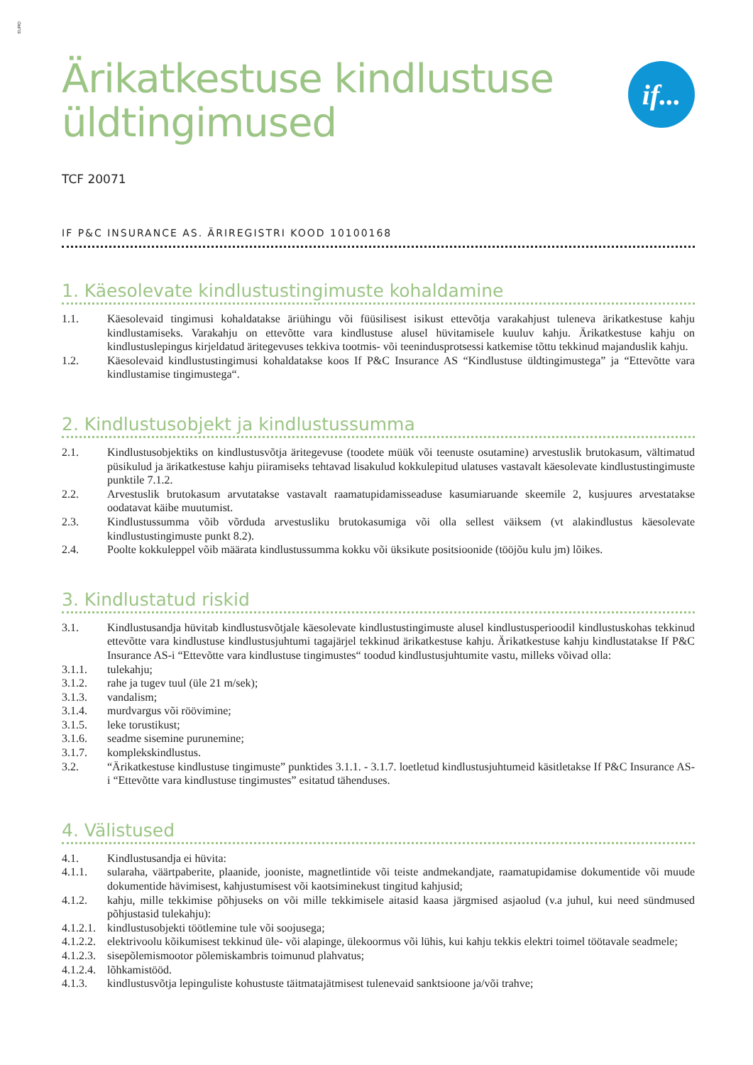EURO
if...
Ärikatkestuse kindlustuse
üldtingimused
TCF 20071
IF P&C INSURANCE AS. ÄRIREGISTRI KOOD 10100168
1. Käesolevate kindlustustingimuste kohaldamine
1.1. Käesolevaid tingimusi kohaldatakse äriühingu või füüsilisest isikust ettevõtja varakahjust tuleneva ärikatkestuse kahju kindlustamiseks. Varakahju on ettevõtte vara kindlustuse alusel hüvitamisele kuuluv kahju. Ärikatkestuse kahju on kindlustuslepingus kirjeldatud äritegevuses tekkiva tootmis- või teenindusprotsessi katkemise tõttu tekkinud majanduslik kahju.
1.2. Käesolevaid kindlustustingimusi kohaldatakse koos If P&C Insurance AS “Kindlustuse üldtingimustega” ja “Ettevõtte vara kindlustamise tingimustega“.
2. Kindlustusobjekt ja kindlustussumma
2.1. Kindlustusobjektiks on kindlustusvõtja äritegevuse (toodete müük või teenuste osutamine) arvestuslik brutokasum, vältimatud püsikulud ja ärikatkestuse kahju piiramiseks tehtavad lisakulud kokkulepitud ulatuses vastavalt käesolevate kindlustustingimuste punktile 7.1.2.
2.2. Arvestuslik brutokasum arvutatakse vastavalt raamatupidamisseaduse kasumiaruande skeemile 2, kusjuures arvestatakse oodatavat käibe muutumist.
2.3. Kindlustussumma võib võrduda arvestusliku brutokasumiga või olla sellest väiksem (vt alakindlustus käesolevate kindlustustingimuste punkt 8.2).
2.4. Poolte kokkuleppel võib määrata kindlustussumma kokku või üksikute positsioonide (tööjõu kulu jm) lõikes.
3. Kindlustatud riskid
3.1. Kindlustusandja hüvitab kindlustusvõtjale käesolevate kindlustustingimuste alusel kindlustusperioodil kindlustuskohas tekkinud ettevõtte vara kindlustuse kindlustusjuhtumi tagajärjel tekkinud ärikatkestuse kahju. Ärikatkestuse kahju kindlustatakse If P&C Insurance AS-i “Ettevõtte vara kindlustuse tingimustes“ toodud kindlustusjuhtumite vastu, milleks võivad olla:
3.1.1. tulekahju;
3.1.2. rahe ja tugev tuul (üle 21 m/sek);
3.1.3. vandalism;
3.1.4. murdvargus või röövimine;
3.1.5. leke torustikust;
3.1.6. seadme sisemine purunemine;
3.1.7. komplekskindlustus.
3.2. “Ärikatkestuse kindlustuse tingimuste” punktides 3.1.1. - 3.1.7. loetletud kindlustusjuhtumeid käsitletakse If P&C Insurance AS-i “Ettevõtte vara kindlustuse tingimustes” esitatud tähenduses.
4. Välistused
4.1. Kindlustusandja ei hüvita:
4.1.1. sularaha, väärtpaberite, plaanide, jooniste, magnetlintide või teiste andmekandjate, raamatupidamise dokumentide või muude dokumentide hävimisest, kahjustumisest või kaotsiminekust tingitud kahjusid;
4.1.2. kahju, mille tekkimise põhjuseks on või mille tekkimisele aitasid kaasa järgmised asjaolud (v.a juhul, kui need sündmused põhjustasid tulekahju):
4.1.2.1. kindlustusobjekti töötlemine tule või soojusega;
4.1.2.2. elektrivoolu kõikumisest tekkinud üle- või alapinge, ülekoormus või lühis, kui kahju tekkis elektri toimel töötavale seadmele;
4.1.2.3. sisepõlemismootor põlemiskambris toimunud plahvatus;
4.1.2.4. lõhkamistööd.
4.1.3. kindlustusvõtja lepinguliste kohustuste täitmatajätmisest tulenevaid sanktsioone ja/või trahve;